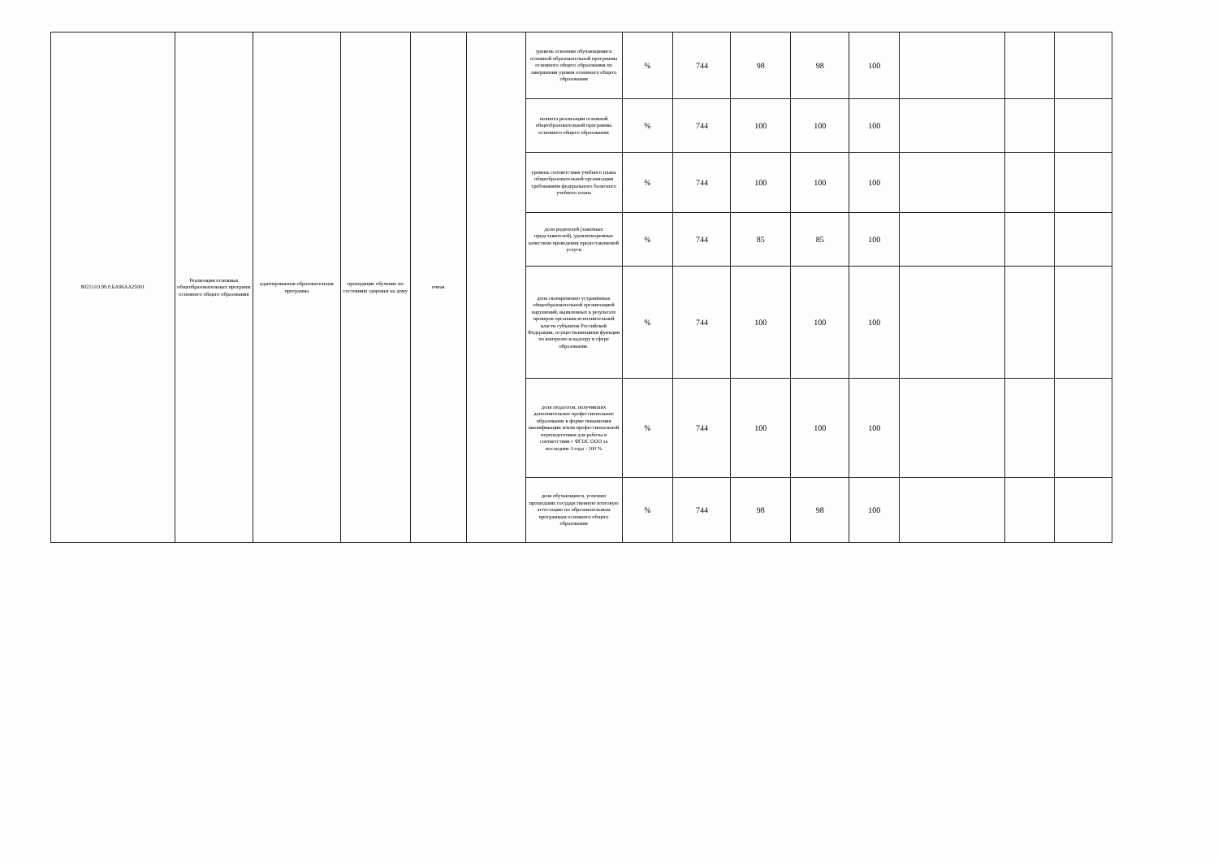| 802111О.99.0.БА96АА25001 | Реализация основных общеобразовательных программ основного общего образования | адаптированная образовательная программа | проходящие обучение по состоянию здоровья на дому | очная | | уровень освоения обучающимися основной образовательной программы основного общего образования по завершении уровня основного общего образования | % | 744 | 98 | 98 | 100 | | | |
| | | | | | | полнота реализации основной общеобразовательной программы основного общего образования | % | 744 | 100 | 100 | 100 | | | |
| | | | | | | уровень соответствия учебного плана общеобразовательной организации требованиям федерального базисного учебного плана | % | 744 | 100 | 100 | 100 | | | |
| | | | | | | доля родителей (законных представителей), удовлетворенных качеством проведения предоставляемой услуги | % | 744 | 85 | 85 | 100 | | | |
| | | | | | | доля своевременно устранённых общеобразовательной организацией нарушений, выявленных в результате проверок органами исполнительной власти субъектов Российской Федерации, осуществляющими функции по контролю и надзору в сфере образования. | % | 744 | 100 | 100 | 100 | | | |
| | | | | | | доля педагогов, получивших дополнительное профессиональное образование в форме повышения квалификации и/или профессиональной переподготовки для работы в соответствии с ФГОС ООО за последние 3 года - 100 % | % | 744 | 100 | 100 | 100 | | | |
| | | | | | | доля обучающихся, успешно прошедших государственную итоговую аттестацию по образовательным программам основного общего образования | % | 744 | 98 | 98 | 100 | | | |